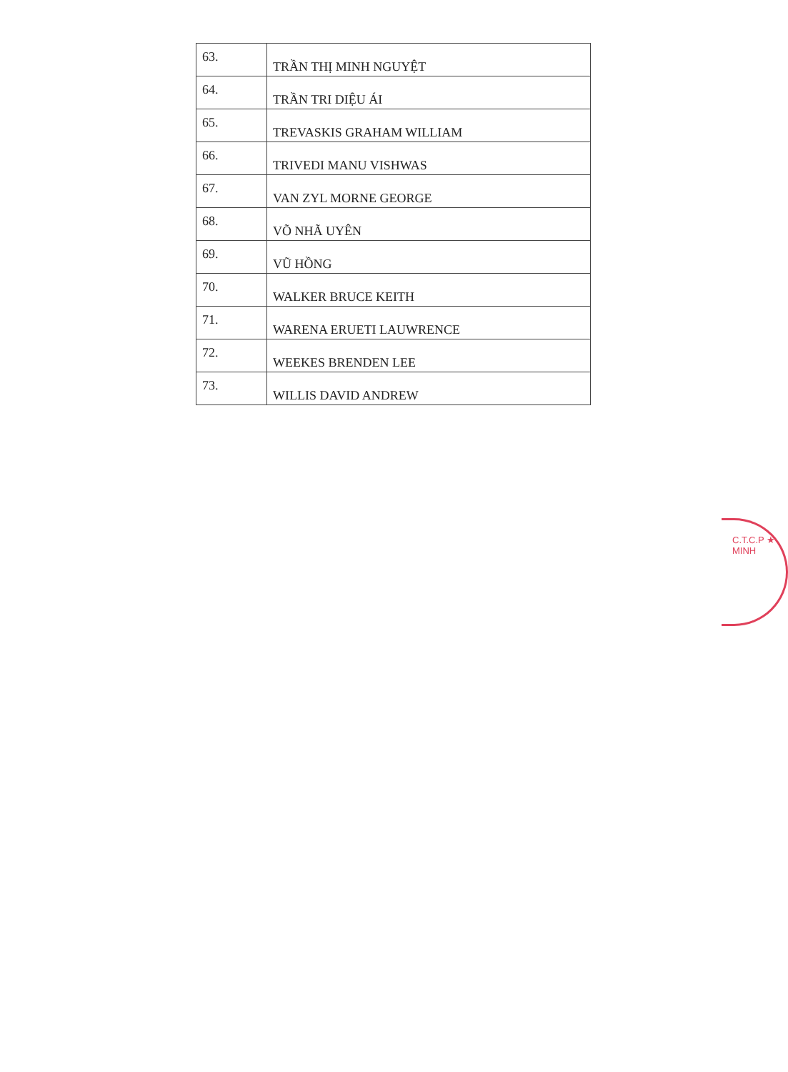| 63. | TRẦN THỊ MINH NGUYỆT |
| 64. | TRẦN TRI DIỆU ÁI |
| 65. | TREVASKIS GRAHAM WILLIAM |
| 66. | TRIVEDI MANU VISHWAS |
| 67. | VAN ZYL MORNE GEORGE |
| 68. | VÕ NHÃ UYÊN |
| 69. | VŨ HỒNG |
| 70. | WALKER BRUCE KEITH |
| 71. | WARENA ERUETI LAUWRENCE |
| 72. | WEEKES BRENDEN LEE |
| 73. | WILLIS DAVID ANDREW |
C.T.C.P ★ MINH